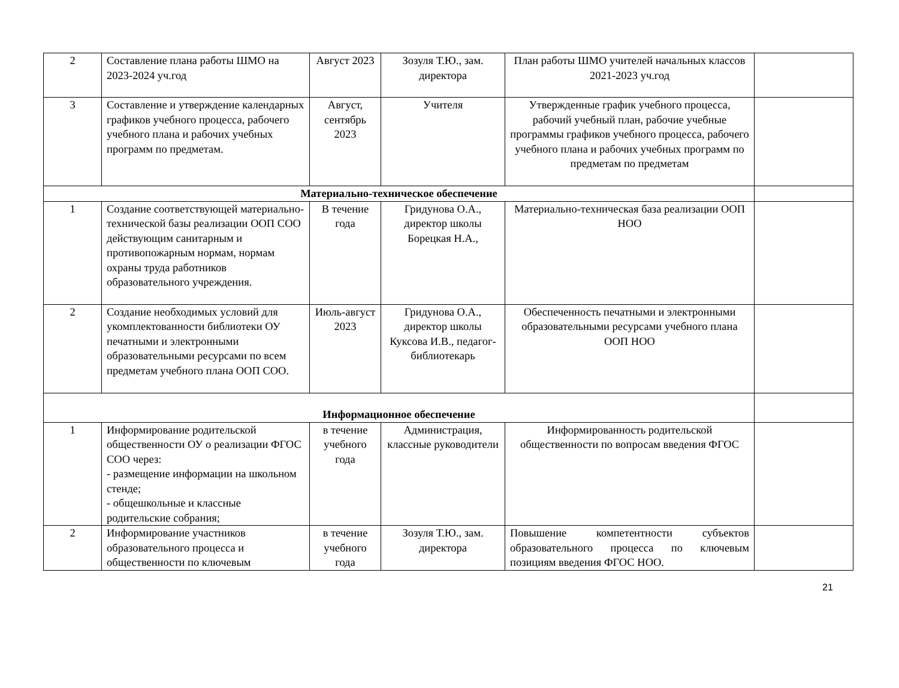| 2 | Составление плана работы ШМО на 2023-2024 уч.год | Август 2023 | Зозуля Т.Ю., зам. директора | План работы ШМО учителей начальных классов 2021-2023 уч.год | |
| 3 | Составление и утверждение календарных графиков учебного процесса, рабочего учебного плана и рабочих учебных программ по предметам. | Август, сентябрь 2023 | Учителя | Утвержденные график учебного процесса, рабочий учебный план, рабочие учебные программы графиков учебного процесса, рабочего учебного плана и рабочих учебных программ по предметам по предметам | |
| Материально-техническое обеспечение | | | | | |
| 1 | Создание соответствующей материально-технической базы реализации ООП СОО действующим санитарным и противопожарным нормам, нормам охраны труда работников образовательного учреждения. | В течение года | Гридунова О.А., директор школы Борецкая Н.А., | Материально-техническая база реализации ООП НОО | |
| 2 | Создание необходимых условий для укомплектованности библиотеки ОУ печатными и электронными образовательными ресурсами по всем предметам учебного плана ООП СОО. | Июль-август 2023 | Гридунова О.А., директор школы Куксова И.В., педагог-библиотекарь | Обеспеченность печатными и электронными образовательными ресурсами учебного плана ООП НОО | |
| Информационное обеспечение | | | | | |
| 1 | Информирование родительской общественности ОУ о реализации ФГОС СОО через: - размещение информации на школьном стенде; - общешкольные и классные родительские собрания; | в течение учебного года | Администрация, классные руководители | Информированность родительской общественности по вопросам введения ФГОС | |
| 2 | Информирование участников образовательного процесса и общественности по ключевым | в течение учебного года | Зозуля Т.Ю., зам. директора | Повышение компетентности субъектов образовательного процесса по ключевым позициям введения ФГОС НОО. | |
21